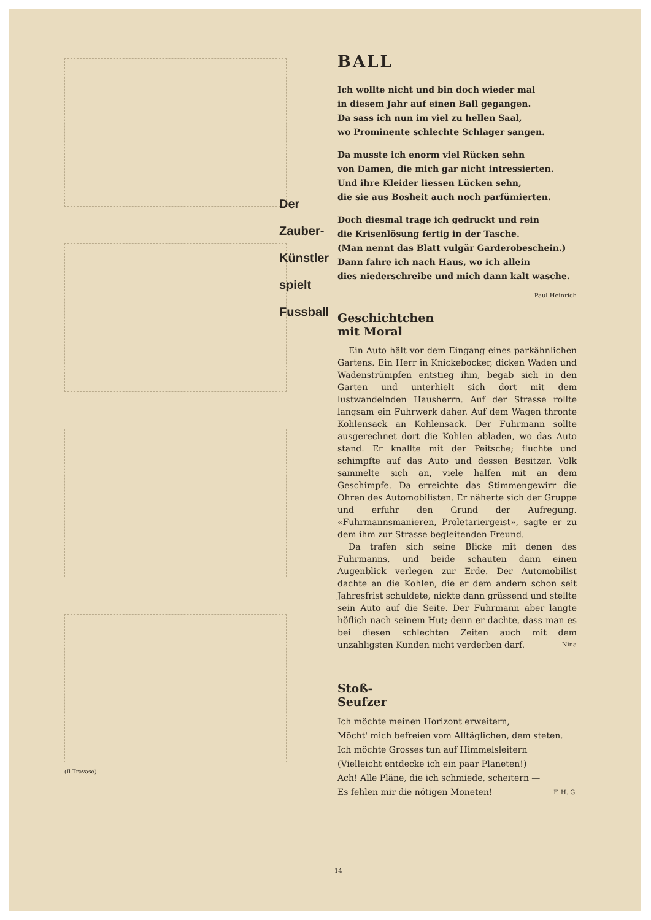(Il Travaso)
Der
Zauber-
Künstler
spielt
Fussball
BALL
Ich wollte nicht und bin doch wieder mal
in diesem Jahr auf einen Ball gegangen.
Da sass ich nun im viel zu hellen Saal,
wo Prominente schlechte Schlager sangen.
Da musste ich enorm viel Rücken sehn
von Damen, die mich gar nicht intressierten.
Und ihre Kleider liessen Lücken sehn,
die sie aus Bosheit auch noch parfümierten.
Doch diesmal trage ich gedruckt und rein
die Krisenlösung fertig in der Tasche.
(Man nennt das Blatt vulgär Garderobeschein.)
Dann fahre ich nach Haus, wo ich allein
dies niederschreibe und mich dann kalt wasche.
Paul Heinrich
Geschichtchen
mit Moral
Ein Auto hält vor dem Eingang eines parkähnlichen Gartens. Ein Herr in Knickebocker, dicken Waden und Wadenstrümpfen entstieg ihm, begab sich in den Garten und unterhielt sich dort mit dem lustwandelnden Hausherrn. Auf der Strasse rollte langsam ein Fuhrwerk daher. Auf dem Wagen thronte Kohlensack an Kohlensack. Der Fuhrmann sollte ausgerechnet dort die Kohlen abladen, wo das Auto stand. Er knallte mit der Peitsche; fluchte und schimpfte auf das Auto und dessen Besitzer. Volk sammelte sich an, viele halfen mit an dem Geschimpfe. Da erreichte das Stimmengewirr die Ohren des Automobilisten. Er näherte sich der Gruppe und erfuhr den Grund der Aufregung. «Fuhrmannsmanieren, Proletariergeist», sagte er zu dem ihm zur Strasse begleitenden Freund.
Da trafen sich seine Blicke mit denen des Fuhrmanns, und beide schauten dann einen Augenblick verlegen zur Erde. Der Automobilist dachte an die Kohlen, die er dem andern schon seit Jahresfrist schuldete, nickte dann grüssend und stellte sein Auto auf die Seite. Der Fuhrmann aber langte höflich nach seinem Hut; denn er dachte, dass man es bei diesen schlechten Zeiten auch mit dem unzahligsten Kunden nicht verderben darf. Nina
Stoß-
Seufzer
Ich möchte meinen Horizont erweitern,
Möcht' mich befreien vom Alltäglichen, dem steten.
Ich möchte Grosses tun auf Himmelsleitern
(Vielleicht entdecke ich ein paar Planeten!)
Ach! Alle Pläne, die ich schmiede, scheitern —
Es fehlen mir die nötigen Moneten! F. H. G.
14